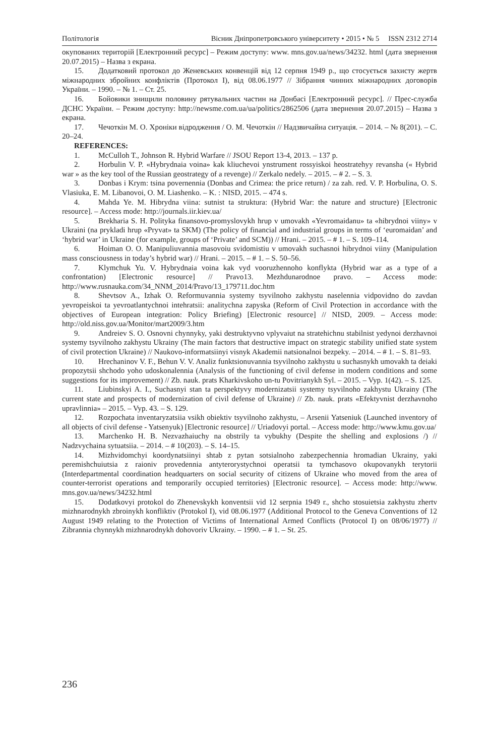Політологія Вісник Дніпропетровського університету • 2015 • № 5 ISSN 2312 2714
окупованих територій [Електронний ресурс] – Режим доступу: www. mns.gov.ua/news/34232. html (дата звернення 20.07.2015) – Назва з екрана.
15. Додатковий протокол до Женевських конвенцій від 12 серпня 1949 р., що стосується захисту жертв міжнародних збройних конфліктів (Протокол І), від 08.06.1977 // Зібрання чинних міжнародних договорів України. – 1990. – № 1. – Ст. 25.
16. Бойовики знищили половину рятувальних частин на Донбасі [Електронний ресурс]. // Прес-служба ДСНС України. – Режим доступу: http://newsme.com.ua/ua/politics/2862506 (дата звернення 20.07.2015) – Назва з екрана.
17. Чечоткін М. О. Хроніки відродження / О. М. Чечоткін // Надзвичайна ситуація. – 2014. – № 8(201). – С. 20–24.
REFERENCES:
1. McCulloh T., Johnson R. Hybrid Warfare // JSOU Report 13-4, 2013. – 137 p.
2. Horbulin V. P. «Hybrydnaia voina» kak kliuchevoi ynstrument rossyiskoi heostratehyy revansha (« Hybrid war » as the key tool of the Russian geostrategy of a revenge) // Zerkalo nedely. – 2015. – # 2. – S. 3.
3. Donbas i Krym: tsina povernennia (Donbas and Crimea: the price return) / za zah. red. V. P. Horbulina, O. S. Vlasiuka, E. M. Libanovoi, O. M. Liashenko. – K. : NISD, 2015. – 474 s.
4. Mahda Ye. M. Hibrydna viina: sutnist ta struktura: (Hybrid War: the nature and structure) [Electronic resource]. – Access mode: http://journals.iir.kiev.ua/
5. Brekharia S. H. Polityka finansovo-promyslovykh hrup v umovakh «Yevromaidanu» ta «hibrydnoi viiny» v Ukraini (na prykladi hrup «Pryvat» ta SKM) (The policy of financial and industrial groups in terms of ‘euromaidan’ and ‘hybrid war’ in Ukraine (for example, groups of ‘Private’ and SCM)) // Hrani. – 2015. – # 1. – S. 109–114.
6. Hoiman O. O. Manipuliuvannia masovoiu svidomistiu v umovakh suchasnoi hibrydnoi viiny (Manipulation mass consciousness in today’s hybrid war) // Hrani. – 2015. – # 1. – S. 50–56.
7. Klymchuk Yu. V. Hybrydnaia voina kak vyd vooruzhennoho konflykta (Hybrid war as a type of a confrontation) [Electronic resource] // Pravo13. Mezhdunarodnoe pravo. – Access mode: http://www.rusnauka.com/34_NNM_2014/Pravo/13_179711.doc.htm
8. Shevtsov A., Izhak O. Reformuvannia systemy tsyvilnoho zakhystu naselennia vidpovidno do zavdan yevropeiskoi ta yevroatlantychnoi intehratsii: analitychna zapyska (Reform of Civil Protection in accordance with the objectives of European integration: Policy Briefing) [Electronic resource] // NISD, 2009. – Access mode: http://old.niss.gov.ua/Monitor/mart2009/3.htm
9. Andreiev S. O. Osnovni chynnyky, yaki destruktyvno vplyvaiut na stratehichnu stabilnist yedynoi derzhavnoi systemy tsyvilnoho zakhystu Ukrainy (The main factors that destructive impact on strategic stability unified state system of civil protection Ukraine) // Naukovo-informatsiinyi visnyk Akademii natsionalnoi bezpeky. – 2014. – # 1. – S. 81–93.
10. Hrechaninov V. F., Behun V. V. Analiz funktsionuvannia tsyvilnoho zakhystu u suchasnykh umovakh ta deiaki propozytsii shchodo yoho udoskonalennia (Analysis of the functioning of civil defense in modern conditions and some suggestions for its improvement) // Zb. nauk. prats Kharkivskoho un-tu Povitrianykh Syl. – 2015. – Vyp. 1(42). – S. 125.
11. Liubinskyi A. I., Suchasnyi stan ta perspektyvy modernizatsii systemy tsyvilnoho zakhystu Ukrainy (The current state and prospects of modernization of civil defense of Ukraine) // Zb. nauk. prats «Efektyvnist derzhavnoho upravlinnia» – 2015. – Vyp. 43. – S. 129.
12. Rozpochata inventaryzatsiia vsikh obiektiv tsyvilnoho zakhystu, – Arsenii Yatseniuk (Launched inventory of all objects of civil defense - Yatsenyuk) [Electronic resource] // Uriadovyi portal. – Access mode: http://www.kmu.gov.ua/
13. Marchenko H. B. Nezvazhaiuchy na obstrily ta vybukhy (Despite the shelling and explosions /) // Nadzvychaina sytuatsiia. – 2014. – # 10(203). – S. 14–15.
14. Mizhvidomchyi koordynatsiinyi shtab z pytan sotsialnoho zabezpechennia hromadian Ukrainy, yaki peremishchuiutsia z raioniv provedennia antyterorystychnoi operatsii ta tymchasovo okupovanykh terytorii (Interdepartmental coordination headquarters on social security of citizens of Ukraine who moved from the area of counter-terrorist operations and temporarily occupied territories) [Electronic resource]. – Access mode: http://www. mns.gov.ua/news/34232.html
15. Dodatkovyi protokol do Zhenevskykh konventsii vid 12 serpnia 1949 r., shcho stosuietsia zakhystu zhertv mizhnarodnykh zbroinykh konfliktiv (Protokol I), vid 08.06.1977 (Additional Protocol to the Geneva Conventions of 12 August 1949 relating to the Protection of Victims of International Armed Conflicts (Protocol I) on 08/06/1977) // Zibrannia chynnykh mizhnarodnykh dohovoriv Ukrainy. – 1990. – # 1. – St. 25.
236